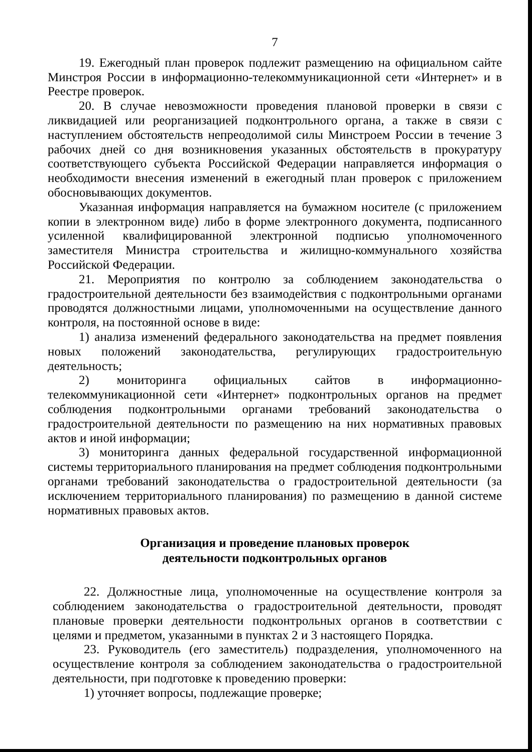7
19. Ежегодный план проверок подлежит размещению на официальном сайте Минстроя России в информационно-телекоммуникационной сети «Интернет» и в Реестре проверок.
20. В случае невозможности проведения плановой проверки в связи с ликвидацией или реорганизацией подконтрольного органа, а также в связи с наступлением обстоятельств непреодолимой силы Минстроем России в течение 3 рабочих дней со дня возникновения указанных обстоятельств в прокуратуру соответствующего субъекта Российской Федерации направляется информация о необходимости внесения изменений в ежегодный план проверок с приложением обосновывающих документов.
Указанная информация направляется на бумажном носителе (с приложением копии в электронном виде) либо в форме электронного документа, подписанного усиленной квалифицированной электронной подписью уполномоченного заместителя Министра строительства и жилищно-коммунального хозяйства Российской Федерации.
21. Мероприятия по контролю за соблюдением законодательства о градостроительной деятельности без взаимодействия с подконтрольными органами проводятся должностными лицами, уполномоченными на осуществление данного контроля, на постоянной основе в виде:
1) анализа изменений федерального законодательства на предмет появления новых положений законодательства, регулирующих градостроительную деятельность;
2) мониторинга официальных сайтов в информационно-телекоммуникационной сети «Интернет» подконтрольных органов на предмет соблюдения подконтрольными органами требований законодательства о градостроительной деятельности по размещению на них нормативных правовых актов и иной информации;
3) мониторинга данных федеральной государственной информационной системы территориального планирования на предмет соблюдения подконтрольными органами требований законодательства о градостроительной деятельности (за исключением территориального планирования) по размещению в данной системе нормативных правовых актов.
Организация и проведение плановых проверок
деятельности подконтрольных органов
22. Должностные лица, уполномоченные на осуществление контроля за соблюдением законодательства о градостроительной деятельности, проводят плановые проверки деятельности подконтрольных органов в соответствии с целями и предметом, указанными в пунктах 2 и 3 настоящего Порядка.
23. Руководитель (его заместитель) подразделения, уполномоченного на осуществление контроля за соблюдением законодательства о градостроительной деятельности, при подготовке к проведению проверки:
1) уточняет вопросы, подлежащие проверке;